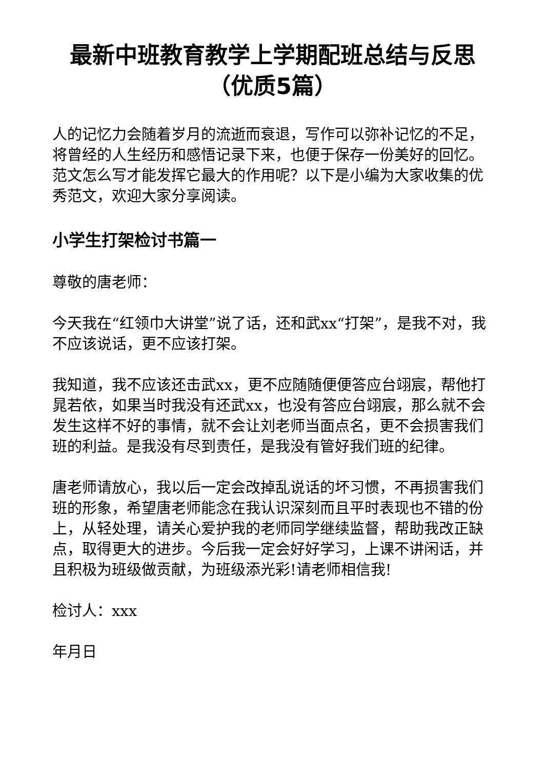最新中班教育教学上学期配班总结与反思（优质5篇）
人的记忆力会随着岁月的流逝而衰退，写作可以弥补记忆的不足，将曾经的人生经历和感悟记录下来，也便于保存一份美好的回忆。范文怎么写才能发挥它最大的作用呢？以下是小编为大家收集的优秀范文，欢迎大家分享阅读。
小学生打架检讨书篇一
尊敬的唐老师：
今天我在“红领巾大讲堂”说了话，还和武xx“打架”，是我不对，我不应该说话，更不应该打架。
我知道，我不应该还击武xx，更不应随随便便答应台翊宸，帮他打晁若依，如果当时我没有还武xx，也没有答应台翊宸，那么就不会发生这样不好的事情，就不会让刘老师当面点名，更不会损害我们班的利益。是我没有尽到责任，是我没有管好我们班的纪律。
唐老师请放心，我以后一定会改掉乱说话的坏习惯，不再损害我们班的形象，希望唐老师能念在我认识深刻而且平时表现也不错的份上，从轻处理，请关心爱护我的老师同学继续监督，帮助我改正缺点，取得更大的进步。今后我一定会好好学习，上课不讲闲话，并且积极为班级做贡献，为班级添光彩!请老师相信我!
检讨人：xxx
年月日